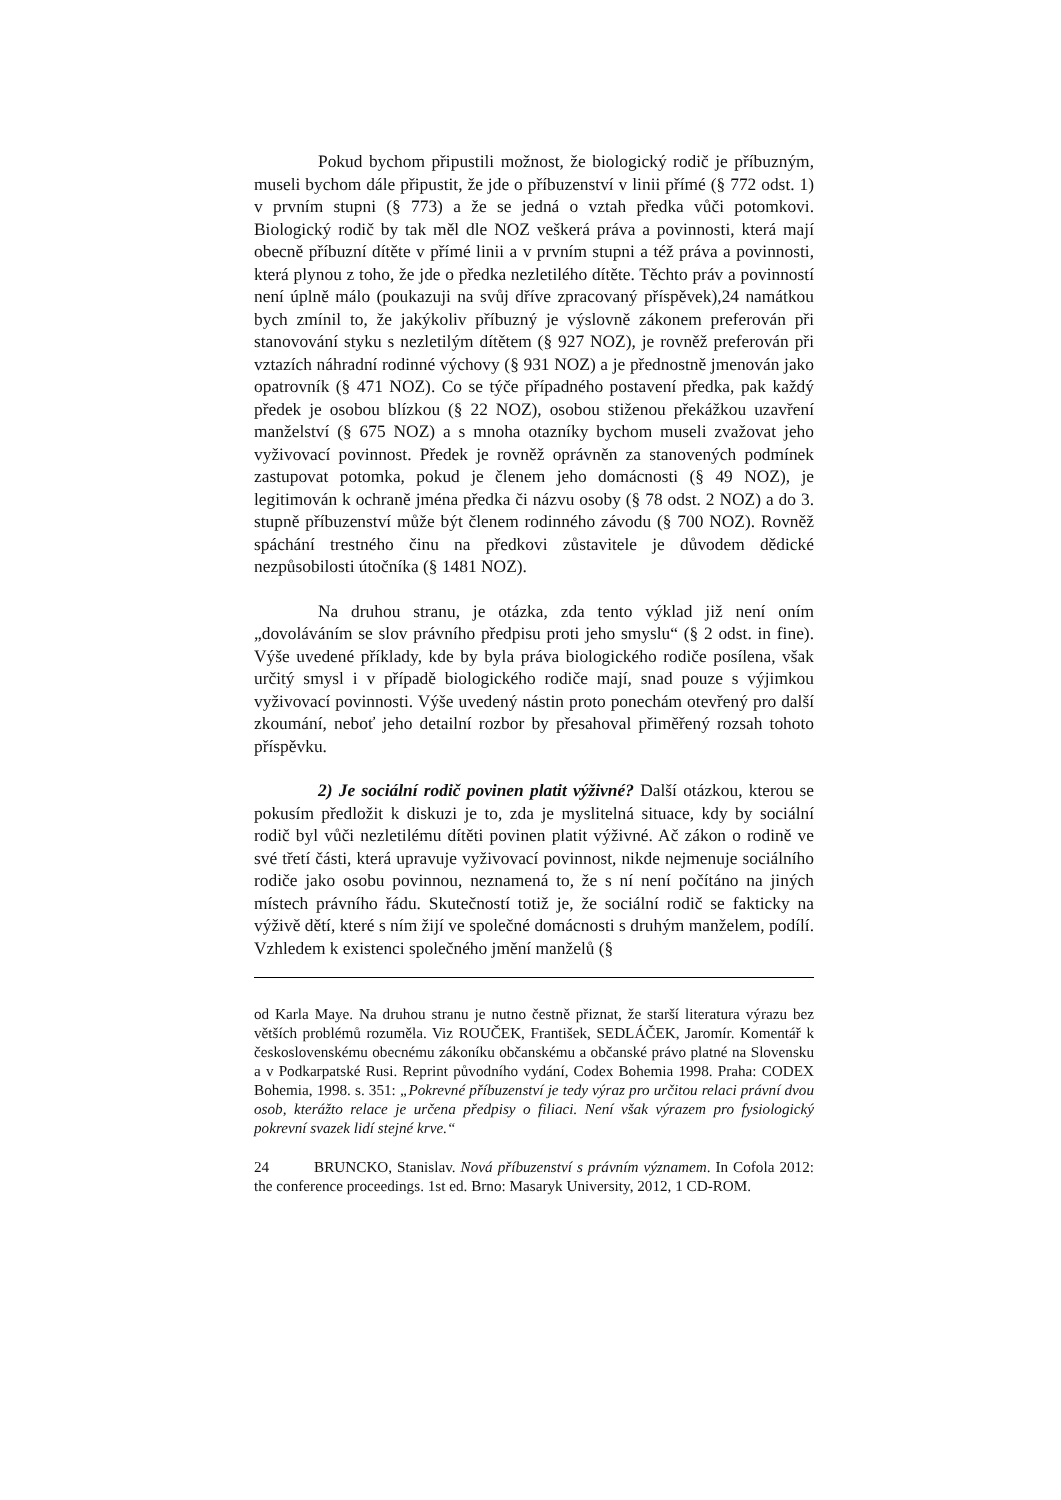Pokud bychom připustili možnost, že biologický rodič je příbuzným, museli bychom dále připustit, že jde o příbuzenství v linii přímé (§ 772 odst. 1) v prvním stupni (§ 773) a že se jedná o vztah předka vůči potomkovi. Biologický rodič by tak měl dle NOZ veškerá práva a povinnosti, která mají obecně příbuzní dítěte v přímé linii a v prvním stupni a též práva a povinnosti, která plynou z toho, že jde o předka nezletilého dítěte. Těchto práv a povinností není úplně málo (poukazuji na svůj dříve zpracovaný příspěvek),24 namátkou bych zmínil to, že jakýkoliv příbuzný je výslovně zákonem preferován při stanovování styku s nezletilým dítětem (§ 927 NOZ), je rovněž preferován při vztazích náhradní rodinné výchovy (§ 931 NOZ) a je přednostně jmenován jako opatrovník (§ 471 NOZ). Co se týče případného postavení předka, pak každý předek je osobou blízkou (§ 22 NOZ), osobou stiženou překážkou uzavření manželství (§ 675 NOZ) a s mnoha otazníky bychom museli zvažovat jeho vyživovací povinnost. Předek je rovněž oprávněn za stanovených podmínek zastupovat potomka, pokud je členem jeho domácnosti (§ 49 NOZ), je legitimován k ochraně jména předka či názvu osoby (§ 78 odst. 2 NOZ) a do 3. stupně příbuzenství může být členem rodinného závodu (§ 700 NOZ). Rovněž spáchání trestného činu na předkovi zůstavitele je důvodem dědické nezpůsobilosti útočníka (§ 1481 NOZ).
Na druhou stranu, je otázka, zda tento výklad již není oním „dovoláváním se slov právního předpisu proti jeho smyslu“ (§ 2 odst. in fine). Výše uvedené příklady, kde by byla práva biologického rodiče posílena, však určitý smysl i v případě biologického rodiče mají, snad pouze s výjimkou vyživovací povinnosti. Výše uvedený nástin proto ponechám otevřený pro další zkoumání, neboť jeho detailní rozbor by přesahoval přiměřený rozsah tohoto příspěvku.
2) Je sociální rodič povinen platit výživné? Další otázkou, kterou se pokusím předložit k diskuzi je to, zda je myslitelná situace, kdy by sociální rodič byl vůči nezletilému dítěti povinen platit výživné. Ač zákon o rodině ve své třetí části, která upravuje vyživovací povinnost, nikde nejmenuje sociálního rodiče jako osobu povinnou, neznamená to, že s ní není počítáno na jiných místech právního řádu. Skutečností totiž je, že sociální rodič se fakticky na výživě dětí, které s ním žijí ve společné domácnosti s druhým manželem, podílí. Vzhledem k existenci společného jmění manželů (§
od Karla Maye. Na druhou stranu je nutno čestně přiznat, že starší literatura výrazu bez větších problémů rozuměla. Viz ROUČEK, František, SEDLÁČEK, Jaromír. Komentář k československému obecnému zákoníku občanskému a občanské právo platné na Slovensku a v Podkarpatské Rusi. Reprint původního vydání, Codex Bohemia 1998. Praha: CODEX Bohemia, 1998. s. 351: „Pokrevné příbuzenství je tedy výraz pro určitou relaci právní dvou osob, kterážto relace je určena předpisy o filiaci. Není však výrazem pro fysiologický pokrevní svazek lidí stejné krve.“
24 BRUNCKO, Stanislav. Nová příbuzenství s právním významem. In Cofola 2012: the conference proceedings. 1st ed. Brno: Masaryk University, 2012, 1 CD-ROM.